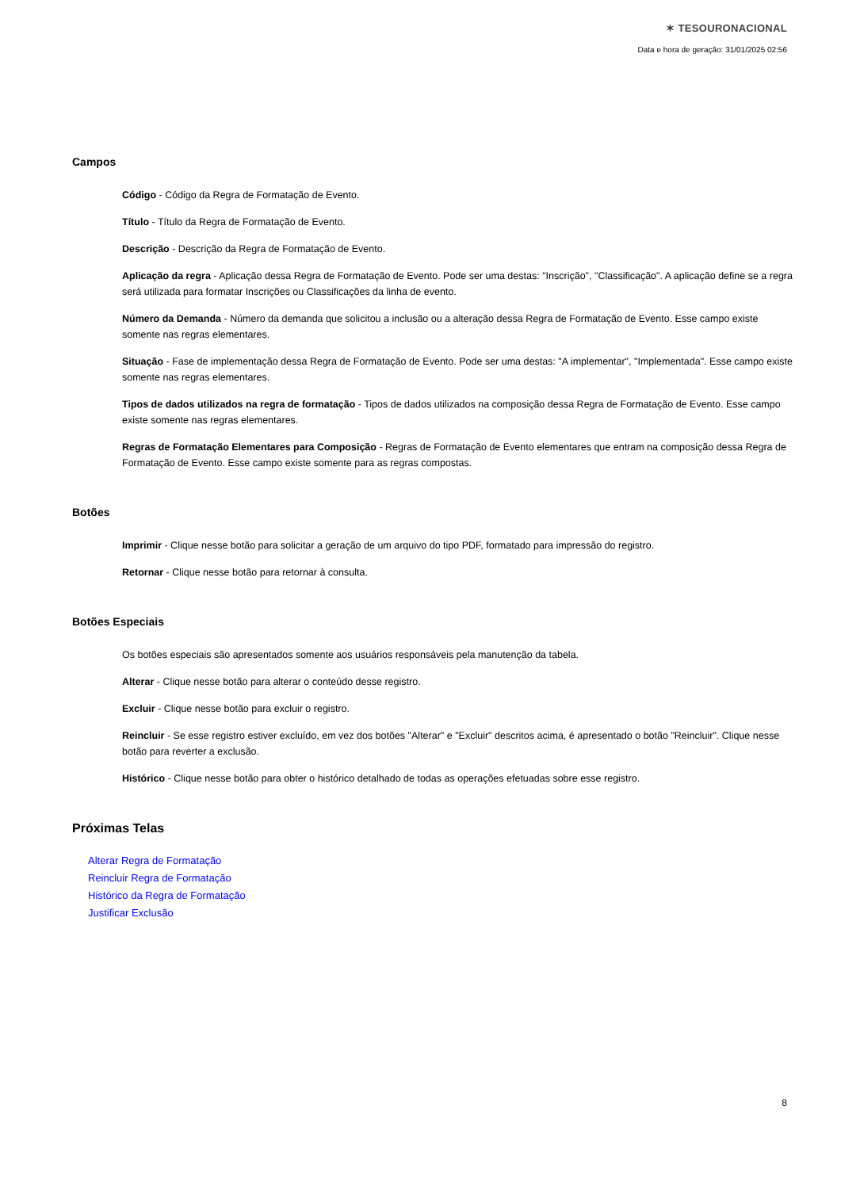✶ TESOURONACIONAL
Data e hora de geração: 31/01/2025 02:56
Campos
Código - Código da Regra de Formatação de Evento.
Título - Título da Regra de Formatação de Evento.
Descrição - Descrição da Regra de Formatação de Evento.
Aplicação da regra - Aplicação dessa Regra de Formatação de Evento. Pode ser uma destas: "Inscrição", "Classificação". A aplicação define se a regra será utilizada para formatar Inscrições ou Classificações da linha de evento.
Número da Demanda - Número da demanda que solicitou a inclusão ou a alteração dessa Regra de Formatação de Evento. Esse campo existe somente nas regras elementares.
Situação - Fase de implementação dessa Regra de Formatação de Evento. Pode ser uma destas: "A implementar", "Implementada". Esse campo existe somente nas regras elementares.
Tipos de dados utilizados na regra de formatação - Tipos de dados utilizados na composição dessa Regra de Formatação de Evento. Esse campo existe somente nas regras elementares.
Regras de Formatação Elementares para Composição - Regras de Formatação de Evento elementares que entram na composição dessa Regra de Formatação de Evento. Esse campo existe somente para as regras compostas.
Botões
Imprimir - Clique nesse botão para solicitar a geração de um arquivo do tipo PDF, formatado para impressão do registro.
Retornar - Clique nesse botão para retornar à consulta.
Botões Especiais
Os botões especiais são apresentados somente aos usuários responsáveis pela manutenção da tabela.
Alterar - Clique nesse botão para alterar o conteúdo desse registro.
Excluir - Clique nesse botão para excluir o registro.
Reincluir - Se esse registro estiver excluído, em vez dos botões "Alterar" e "Excluir" descritos acima, é apresentado o botão "Reincluir". Clique nesse botão para reverter a exclusão.
Histórico - Clique nesse botão para obter o histórico detalhado de todas as operações efetuadas sobre esse registro.
Próximas Telas
Alterar Regra de Formatação
Reincluir Regra de Formatação
Histórico da Regra de Formatação
Justificar Exclusão
8